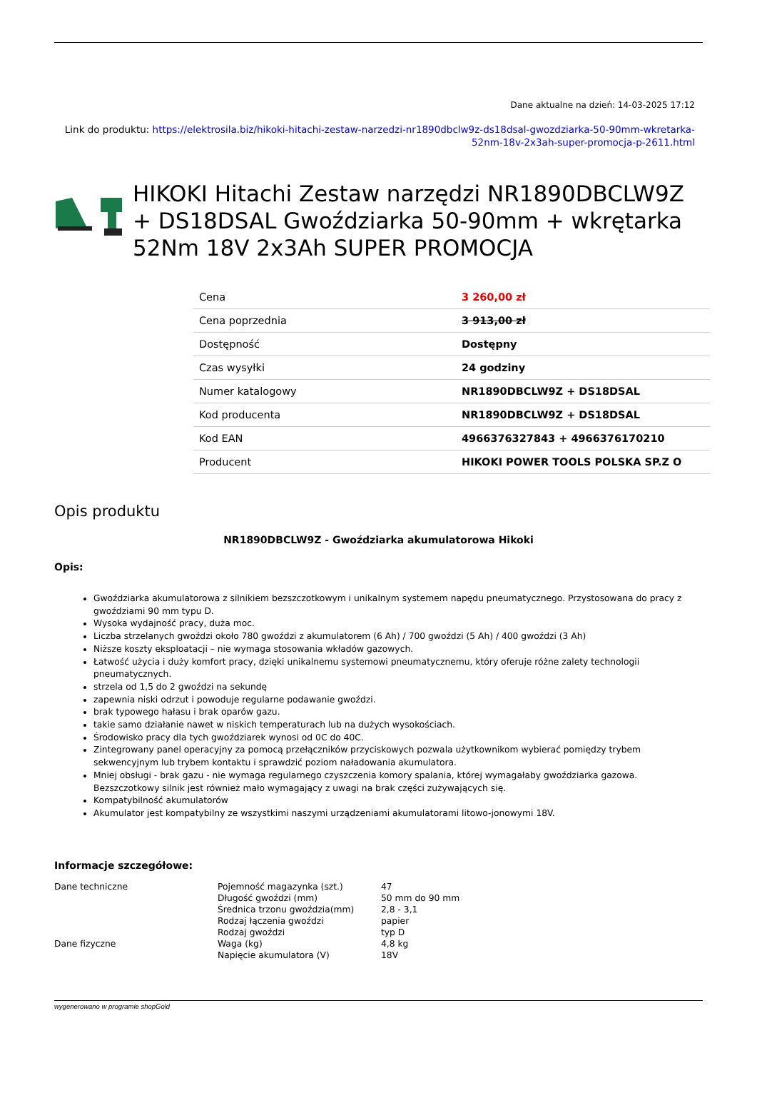Dane aktualne na dzień: 14-03-2025 17:12
Link do produktu: https://elektrosila.biz/hikoki-hitachi-zestaw-narzedzi-nr1890dbclw9z-ds18dsal-gwozdziarka-50-90mm-wkretarka-52nm-18v-2x3ah-super-promocja-p-2611.html
HIKOKI Hitachi Zestaw narzędzi NR1890DBCLW9Z + DS18DSAL Gwoździarka 50-90mm + wkrętarka 52Nm 18V 2x3Ah SUPER PROMOCJA
| Cena | 3 260,00 zł |
| Cena poprzednia | 3 913,00 zł |
| Dostępność | Dostępny |
| Czas wysyłki | 24 godziny |
| Numer katalogowy | NR1890DBCLW9Z + DS18DSAL |
| Kod producenta | NR1890DBCLW9Z + DS18DSAL |
| Kod EAN | 4966376327843 + 4966376170210 |
| Producent | HIKOKI POWER TOOLS POLSKA SP.Z O |
Opis produktu
NR1890DBCLW9Z - Gwoździarka akumulatorowa Hikoki
Opis:
Gwoździarka akumulatorowa z silnikiem bezszczotkowym i unikalnym systemem napędu pneumatycznego. Przystosowana do pracy z gwoździami 90 mm typu D.
Wysoka wydajność pracy, duża moc.
Liczba strzelanych gwoździ około 780 gwoździ z akumulatorem (6 Ah) / 700 gwoździ (5 Ah) / 400 gwoździ (3 Ah)
Niższe koszty eksploatacji – nie wymaga stosowania wkładów gazowych.
Łatwość użycia i duży komfort pracy, dzięki unikalnemu systemowi pneumatycznemu, który oferuje różne zalety technologii pneumatycznych.
strzela od 1,5 do 2 gwoździ na sekundę
zapewnia niski odrzut i powoduje regularne podawanie gwoździ.
brak typowego hałasu i brak oparów gazu.
takie samo działanie nawet w niskich temperaturach lub na dużych wysokościach.
Środowisko pracy dla tych gwoździarek wynosi od 0C do 40C.
Zintegrowany panel operacyjny za pomocą przełączników przyciskowych pozwala użytkownikom wybierać pomiędzy trybem sekwencyjnym lub trybem kontaktu i sprawdzić poziom naładowania akumulatora.
Mniej obsługi - brak gazu - nie wymaga regularnego czyszczenia komory spalania, której wymagałaby gwoździarka gazowa. Bezszczotkowy silnik jest również mało wymagający z uwagi na brak części zużywających się.
Kompatybilność akumulatorów
Akumulator jest kompatybilny ze wszystkimi naszymi urządzeniami akumulatorami litowo-jonowymi 18V.
Informacje szczegółowe:
| Dane techniczne | Pojemność magazynka (szt.) | 47 |
| | Długość gwoździ (mm) | 50 mm do 90 mm |
| | Średnica trzonu gwoździa(mm) | 2,8 - 3,1 |
| | Rodzaj łączenia gwoździ | papier |
| | Rodzaj gwoździ | typ D |
| Dane fizyczne | Waga (kg) | 4,8 kg |
| | Napięcie akumulatora (V) | 18V |
wygenerowano w programie shopGold